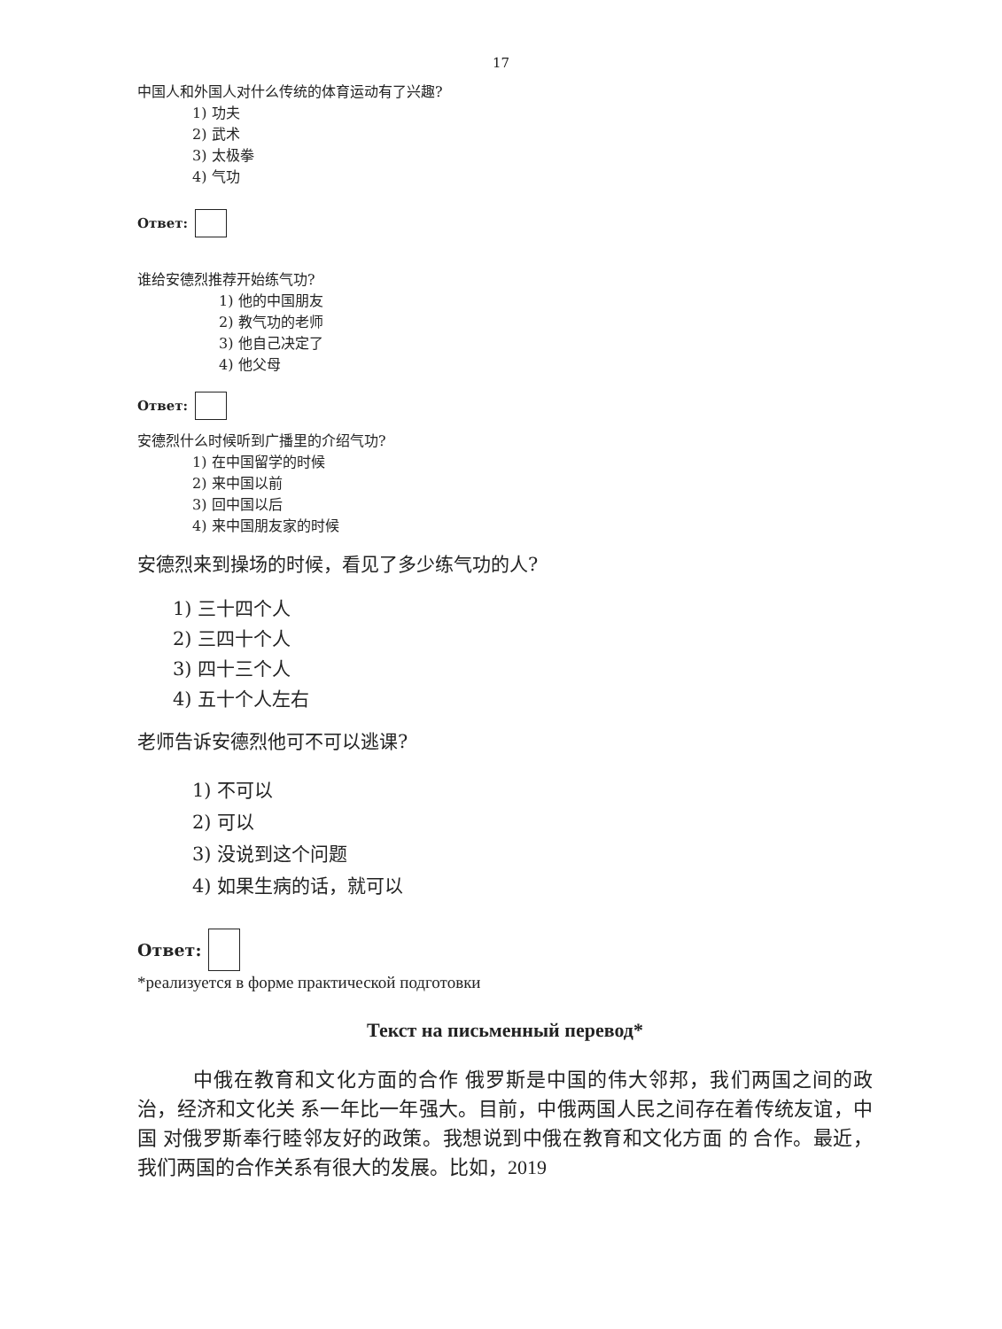17
中国人和外国人对什么传统的体育运动有了兴趣?
1) 功夫
2) 武术
3) 太极拳
4) 气功
Ответ:
谁给安德烈推荐开始练气功?
1) 他的中国朋友
2) 教气功的老师
3) 他自己决定了
4) 他父母
Ответ:
安德烈什么时候听到广播里的介绍气功?
1) 在中国留学的时候
2) 来中国以前
3) 回中国以后
4) 来中国朋友家的时候
安德烈来到操场的时候，看见了多少练气功的人?
1) 三十四个人
2) 三四十个人
3) 四十三个人
4) 五十个人左右
老师告诉安德烈他可不可以逃课?
1) 不可以
2) 可以
3) 没说到这个问题
4) 如果生病的话，就可以
Ответ:
*реализуется в форме практической подготовки
Текст на письменный перевод*
中俄在教育和文化方面的合作 俄罗斯是中国的伟大邻邦，我们两国之间的政治，经济和文化关 系一年比一年强大。目前，中俄两国人民之间存在着传统友谊，中 国 对俄罗斯奉行睦邻友好的政策。我想说到中俄在教育和文化方面 的 合作。最近，我们两国的合作关系有很大的发展。比如，2019